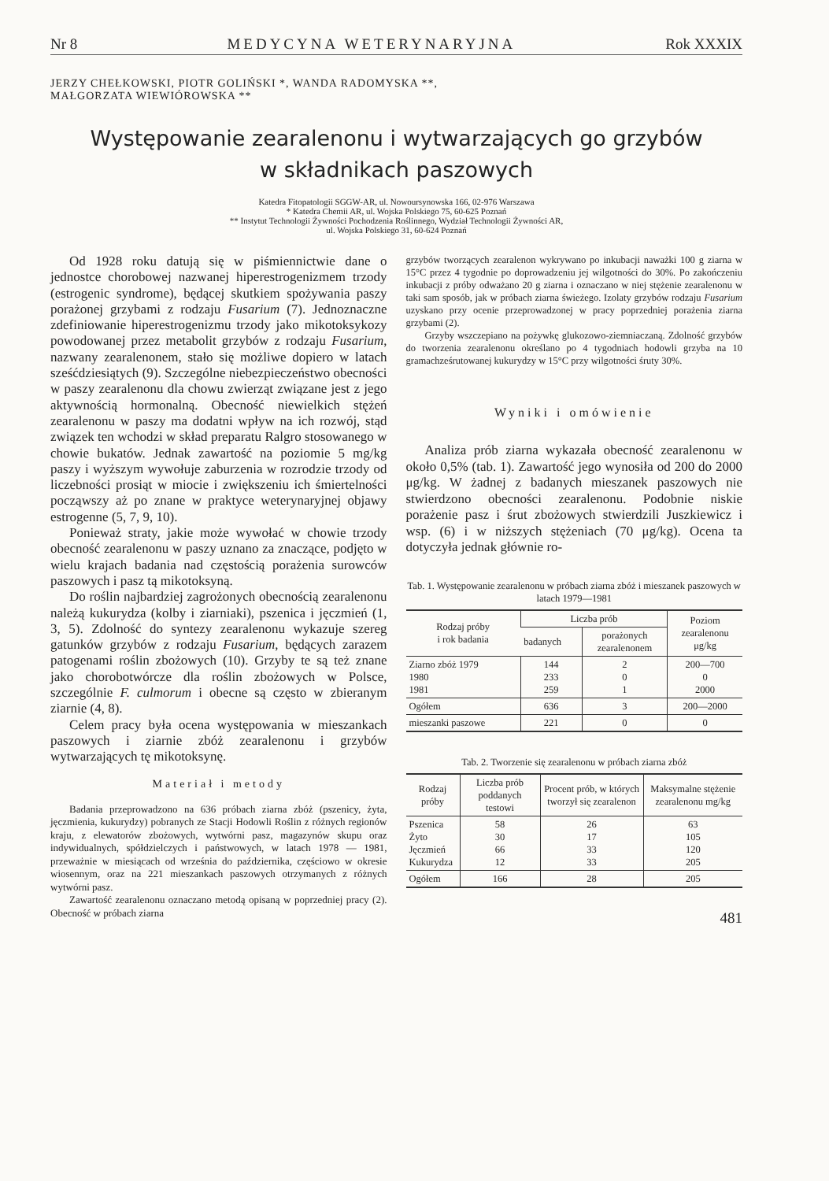Nr 8 MEDYCYNA WETERYNARYJNA Rok XXXIX
JERZY CHEŁKOWSKI, PIOTR GOLIŃSKI *, WANDA RADOMYSKA **,
MAŁGORZATA WIEWIÓROWSKA **
Występowanie zearalenonu i wytwarzających go grzybów
w składnikach paszowych
Katedra Fitopatologii SGGW-AR, ul. Nowoursynowska 166, 02-976 Warszawa
* Katedra Chemii AR, ul. Wojska Polskiego 75, 60-625 Poznań
** Instytut Technologii Żywności Pochodzenia Roślinnego, Wydział Technologii Żywności AR,
ul. Wojska Polskiego 31, 60-624 Poznań
Od 1928 roku datują się w piśmiennictwie dane o jednostce chorobowej nazwanej hiperestrogenizmem trzody (estrogenic syndrome), będącej skutkiem spożywania paszy porażonej grzybami z rodzaju Fusarium (7). Jednoznaczne zdefiniowanie hiperestrogenizmu trzody jako mikotoksykozy powodowanej przez metabolit grzybów z rodzaju Fusarium, nazwany zearalenonem, stało się możliwe dopiero w latach sześćdziesiątych (9). Szczególne niebezpieczeństwo obecności w paszy zearalenonu dla chowu zwierząt związane jest z jego aktywnością hormonalną. Obecność niewielkich stężeń zearalenonu w paszy ma dodatni wpływ na ich rozwój, stąd związek ten wchodzi w skład preparatu Ralgro stosowanego w chowie bukatów. Jednak zawartość na poziomie 5 mg/kg paszy i wyższym wywołuje zaburzenia w rozrodzie trzody od liczebności prosiąt w miocie i zwiększeniu ich śmiertelności począwszy aż po znane w praktyce weterynaryjnej objawy estrogenne (5, 7, 9, 10).
Ponieważ straty, jakie może wywołać w chowie trzody obecność zearalenonu w paszy uznano za znaczące, podjęto w wielu krajach badania nad częstością porażenia surowców paszowych i pasz tą mikotoksyną.
Do roślin najbardziej zagrożonych obecnością zearalenonu należą kukurydza (kolby i ziarniaki), pszenica i jęczmień (1, 3, 5). Zdolność do syntezy zearalenonu wykazuje szereg gatunków grzybów z rodzaju Fusarium, będących zarazem patogenami roślin zbożowych (10). Grzyby te są też znane jako chorobotwórcze dla roślin zbożowych w Polsce, szczególnie F. culmorum i obecne są często w zbieranym ziarnie (4, 8).
Celem pracy była ocena występowania w mieszankach paszowych i ziarnie zbóż zearalenonu i grzybów wytwarzających tę mikotoksynę.
Materiał i metody
Badania przeprowadzono na 636 próbach ziarna zbóż (pszenicy, żyta, jęczmienia, kukurydzy) pobranych ze Stacji Hodowli Roślin z różnych regionów kraju, z elewatorów zbożowych, wytwórni pasz, magazynów skupu oraz indywidualnych, spółdzielczych i państwowych, w latach 1978 — 1981, przeważnie w miesiącach od września do października, częściowo w okresie wiosennym, oraz na 221 mieszankach paszowych otrzymanych z różnych wytwórni pasz.
Zawartość zearalenonu oznaczano metodą opisaną w poprzedniej pracy (2). Obecność w próbach ziarna
grzybów tworzących zearalenon wykrywano po inkubacji naważki 100 g ziarna w 15°C przez 4 tygodnie po doprowadzeniu jej wilgotności do 30%. Po zakończeniu inkubacji z próby odważano 20 g ziarna i oznaczano w niej stężenie zearalenonu w taki sam sposób, jak w próbach ziarna świeżego. Izolaty grzybów rodzaju Fusarium uzyskano przy ocenie przeprowadzonej w pracy poprzedniej porażenia ziarna grzybami (2).
Grzyby wszczepiano na pożywkę glukozowo-ziemniaczaną. Zdolność grzybów do tworzenia zearalenonu określano po 4 tygodniach hodowli grzyba na 10 gramachześrutowanej kukurydzy w 15°C przy wilgotności śruty 30%.
Wyniki i omówienie
Analiza prób ziarna wykazała obecność zearalenonu w około 0,5% (tab. 1). Zawartość jego wynosiła od 200 do 2000 μg/kg. W żadnej z badanych mieszanek paszowych nie stwierdzono obecności zearalenonu. Podobnie niskie porażenie pasz i śrut zbożowych stwierdzili Juszkiewicz i wsp. (6) i w niższych stężeniach (70 μg/kg). Ocena ta dotyczyła jednak głównie ro-
Tab. 1. Występowanie zearalenonu w próbach ziarna zbóż i mieszanek paszowych w latach 1979—1981
| Rodzaj próby i rok badania | Liczba prób | | Poziom zearalenonu μg/kg |
| --- | --- | --- | --- |
| | badanych | porażonych zearalenonem | |
| Ziarno zbóż 1979 1980 1981 | 144 233 259 | 2 0 1 | 200—700 0 2000 |
| Ogółem | 636 | 3 | 200—2000 |
| mieszanki paszowe | 221 | 0 | 0 |
Tab. 2. Tworzenie się zearalenonu w próbach ziarna zbóż
| Rodzaj próby | Liczba prób poddanych testowi | Procent prób, w których tworzył się zearalenon | Maksymalne stężenie zearalenonu mg/kg |
| --- | --- | --- | --- |
| Pszenica Żyto Jęczmień Kukurydza | 58 30 66 12 | 26 17 33 33 | 63 105 120 205 |
| Ogółem | 166 | 28 | 205 |
481